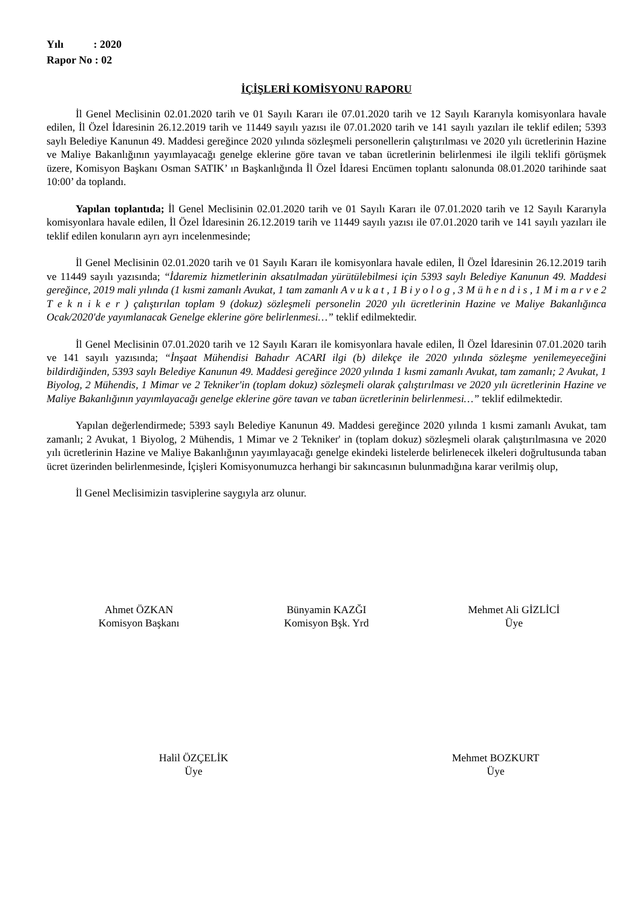Yılı : 2020
Rapor No : 02
İÇİŞLERİ KOMİSYONU RAPORU
İl Genel Meclisinin 02.01.2020 tarih ve 01 Sayılı Kararı ile 07.01.2020 tarih ve 12 Sayılı Kararıyla komisyonlara havale edilen, İl Özel İdaresinin 26.12.2019 tarih ve 11449 sayılı yazısı ile 07.01.2020 tarih ve 141 sayılı yazıları ile teklif edilen; 5393 saylı Belediye Kanunun 49. Maddesi gereğince 2020 yılında sözleşmeli personellerin çalıştırılması ve 2020 yılı ücretlerinin Hazine ve Maliye Bakanlığının yayımlayacağı genelge eklerine göre tavan ve taban ücretlerinin belirlenmesi ile ilgili teklifi görüşmek üzere, Komisyon Başkanı Osman SATIK’ ın Başkanlığında İl Özel İdaresi Encümen toplantı salonunda 08.01.2020 tarihinde saat 10:00’ da toplandı.
Yapılan toplantıda; İl Genel Meclisinin 02.01.2020 tarih ve 01 Sayılı Kararı ile 07.01.2020 tarih ve 12 Sayılı Kararıyla komisyonlara havale edilen, İl Özel İdaresinin 26.12.2019 tarih ve 11449 sayılı yazısı ile 07.01.2020 tarih ve 141 sayılı yazıları ile teklif edilen konuların ayrı ayrı incelenmesinde;
İl Genel Meclisinin 02.01.2020 tarih ve 01 Sayılı Kararı ile komisyonlara havale edilen, İl Özel İdaresinin 26.12.2019 tarih ve 11449 sayılı yazısında; “İdaremiz hizmetlerinin aksatılmadan yürütülebilmesi için 5393 saylı Belediye Kanunun 49. Maddesi gereğince, 2019 mali yılında (1 kısmi zamanlı Avukat, 1 tam zamanlı A v u k a t , 1 B i y o l o g , 3 M ü h e n d i s , 1 M i m a r v e 2 T e k n i k e r ) çalıştırılan toplam 9 (dokuz) sözleşmeli personelin 2020 yılı ücretlerinin Hazine ve Maliye Bakanlığınca Ocak/2020'de yayımlanacak Genelge eklerine göre belirlenmesi…” teklif edilmektedir.
İl Genel Meclisinin 07.01.2020 tarih ve 12 Sayılı Kararı ile komisyonlara havale edilen, İl Özel İdaresinin 07.01.2020 tarih ve 141 sayılı yazısında; “İnşaat Mühendisi Bahadır ACARI ilgi (b) dilekçe ile 2020 yılında sözleşme yenilemeyeceğini bildirdiğinden, 5393 saylı Belediye Kanunun 49. Maddesi gereğince 2020 yılında 1 kısmi zamanlı Avukat, tam zamanlı; 2 Avukat, 1 Biyolog, 2 Mühendis, 1 Mimar ve 2 Tekniker'in (toplam dokuz) sözleşmeli olarak çalıştırılması ve 2020 yılı ücretlerinin Hazine ve Maliye Bakanlığının yayımlayacağı genelge eklerine göre tavan ve taban ücretlerinin belirlenmesi…” teklif edilmektedir.
Yapılan değerlendirmede; 5393 saylı Belediye Kanunun 49. Maddesi gereğince 2020 yılında 1 kısmi zamanlı Avukat, tam zamanlı; 2 Avukat, 1 Biyolog, 2 Mühendis, 1 Mimar ve 2 Tekniker' in (toplam dokuz) sözleşmeli olarak çalıştırılmasına ve 2020 yılı ücretlerinin Hazine ve Maliye Bakanlığının yayımlayacağı genelge ekindeki listelerde belirlenecek ilkeleri doğrultusunda taban ücret üzerinden belirlenmesinde, İçişleri Komisyonumuzca herhangi bir sakıncasının bulunmadığına karar verilmiş olup,
İl Genel Meclisimizin tasviplerine saygıyla arz olunur.
Ahmet ÖZKAN
Komisyon Başkanı
Bünyamin KAZĞI
Komisyon Bşk. Yrd
Mehmet Ali GİZLİCİ
Üye
Halil ÖZÇELİK
Üye
Mehmet BOZKURT
Üye